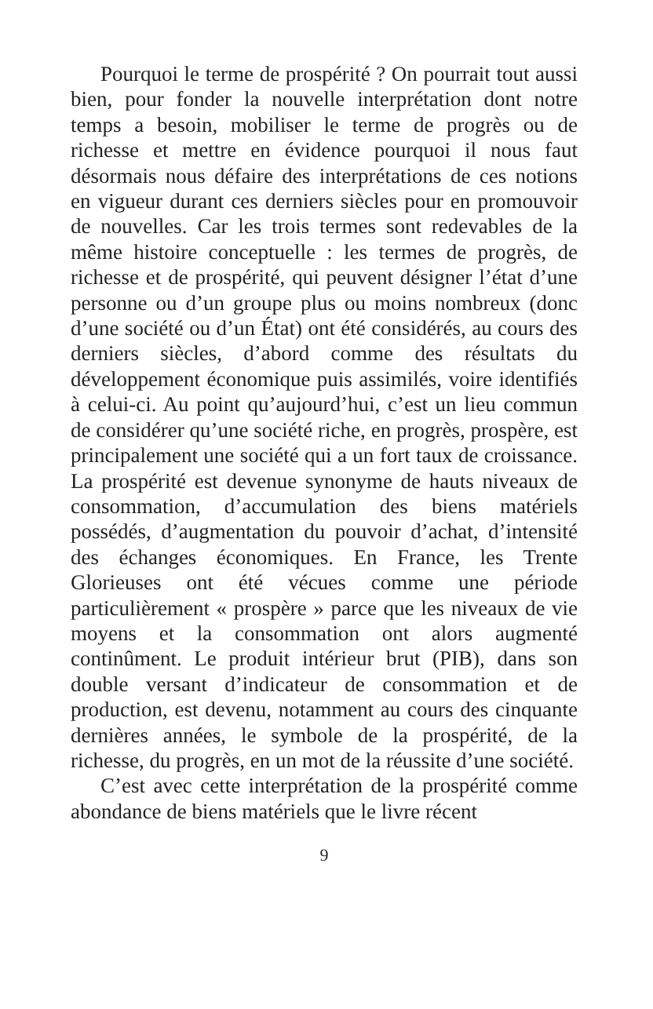Pourquoi le terme de prospérité ? On pourrait tout aussi bien, pour fonder la nouvelle interprétation dont notre temps a besoin, mobiliser le terme de progrès ou de richesse et mettre en évidence pourquoi il nous faut désormais nous défaire des interprétations de ces notions en vigueur durant ces derniers siècles pour en promouvoir de nouvelles. Car les trois termes sont redevables de la même histoire conceptuelle : les termes de progrès, de richesse et de prospérité, qui peuvent désigner l’état d’une personne ou d’un groupe plus ou moins nombreux (donc d’une société ou d’un État) ont été considérés, au cours des derniers siècles, d’abord comme des résultats du développement économique puis assimilés, voire identifiés à celui-ci. Au point qu’aujourd’hui, c’est un lieu commun de considérer qu’une société riche, en progrès, prospère, est principalement une société qui a un fort taux de croissance. La prospérité est devenue synonyme de hauts niveaux de consommation, d’accumulation des biens matériels possédés, d’augmentation du pouvoir d’achat, d’intensité des échanges économiques. En France, les Trente Glorieuses ont été vécues comme une période particulièrement « prospère » parce que les niveaux de vie moyens et la consommation ont alors augmenté continûment. Le produit intérieur brut (PIB), dans son double versant d’indicateur de consommation et de production, est devenu, notamment au cours des cinquante dernières années, le symbole de la prospérité, de la richesse, du progrès, en un mot de la réussite d’une société.
C’est avec cette interprétation de la prospérité comme abondance de biens matériels que le livre récent
9